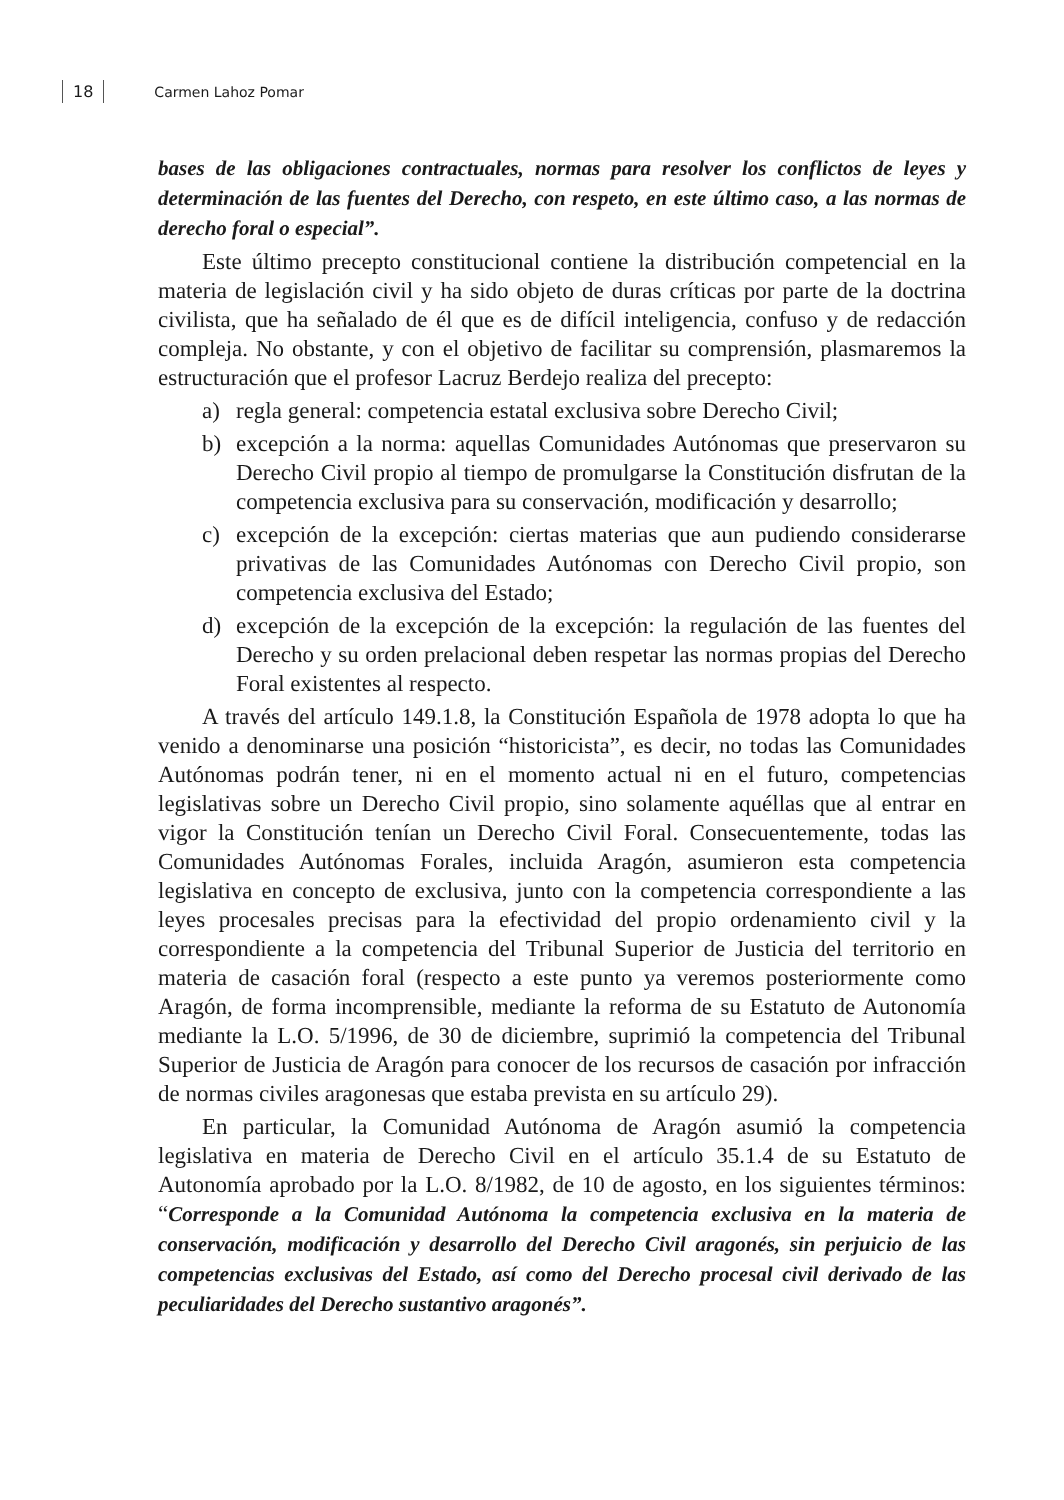18 Carmen Lahoz Pomar
bases de las obligaciones contractuales, normas para resolver los conflictos de leyes y determinación de las fuentes del Derecho, con respeto, en este último caso, a las normas de derecho foral o especial”.
Este último precepto constitucional contiene la distribución competencial en la materia de legislación civil y ha sido objeto de duras críticas por parte de la doctrina civilista, que ha señalado de él que es de difícil inteligencia, confuso y de redacción compleja. No obstante, y con el objetivo de facilitar su comprensión, plasmaremos la estructuración que el profesor Lacruz Berdejo realiza del precepto:
a) regla general: competencia estatal exclusiva sobre Derecho Civil;
b) excepción a la norma: aquellas Comunidades Autónomas que preservaron su Derecho Civil propio al tiempo de promulgarse la Constitución disfrutan de la competencia exclusiva para su conservación, modificación y desarrollo;
c) excepción de la excepción: ciertas materias que aun pudiendo considerarse privativas de las Comunidades Autónomas con Derecho Civil propio, son competencia exclusiva del Estado;
d) excepción de la excepción de la excepción: la regulación de las fuentes del Derecho y su orden prelacional deben respetar las normas propias del Derecho Foral existentes al respecto.
A través del artículo 149.1.8, la Constitución Española de 1978 adopta lo que ha venido a denominarse una posición “historicista”, es decir, no todas las Comunidades Autónomas podrán tener, ni en el momento actual ni en el futuro, competencias legislativas sobre un Derecho Civil propio, sino solamente aquéllas que al entrar en vigor la Constitución tenían un Derecho Civil Foral. Consecuentemente, todas las Comunidades Autónomas Forales, incluida Aragón, asumieron esta competencia legislativa en concepto de exclusiva, junto con la competencia correspondiente a las leyes procesales precisas para la efectividad del propio ordenamiento civil y la correspondiente a la competencia del Tribunal Superior de Justicia del territorio en materia de casación foral (respecto a este punto ya veremos posteriormente como Aragón, de forma incomprensible, mediante la reforma de su Estatuto de Autonomía mediante la L.O. 5/1996, de 30 de diciembre, suprimió la competencia del Tribunal Superior de Justicia de Aragón para conocer de los recursos de casación por infracción de normas civiles aragonesas que estaba prevista en su artículo 29).
En particular, la Comunidad Autónoma de Aragón asumió la competencia legislativa en materia de Derecho Civil en el artículo 35.1.4 de su Estatuto de Autonomía aprobado por la L.O. 8/1982, de 10 de agosto, en los siguientes términos: “Corresponde a la Comunidad Autónoma la competencia exclusiva en la materia de conservación, modificación y desarrollo del Derecho Civil aragonés, sin perjuicio de las competencias exclusivas del Estado, así como del Derecho procesal civil derivado de las peculiaridades del Derecho sustantivo aragonés”.